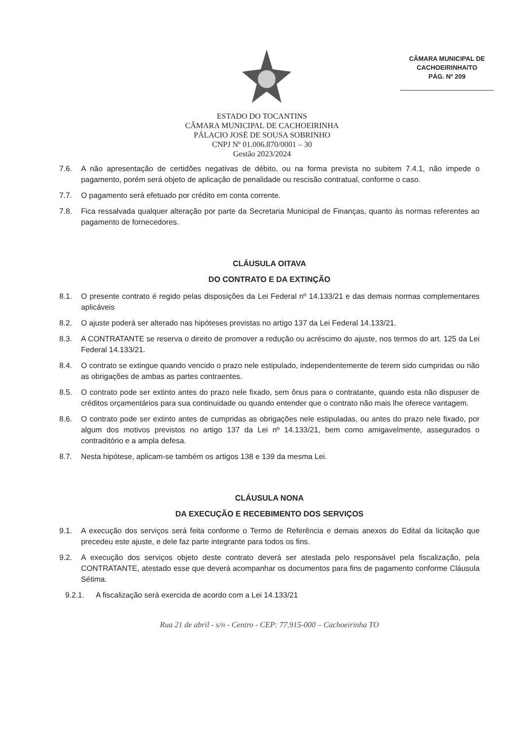CÂMARA MUNICIPAL DE
CACHOEIRINHA/TO
PÁG. Nº 209
ESTADO DO TOCANTINS
CÂMARA MUNICIPAL DE CACHOEIRINHA
PÁLACIO JOSÉ DE SOUSA SOBRINHO
CNPJ Nº 01.006.870/0001 – 30
Gestão 2023/2024
7.6. A não apresentação de certidões negativas de débito, ou na forma prevista no subitem 7.4.1, não impede o pagamento, porém será objeto de aplicação de penalidade ou rescisão contratual, conforme o caso.
7.7. O pagamento será efetuado por crédito em conta corrente.
7.8. Fica ressalvada qualquer alteração por parte da Secretaria Municipal de Finanças, quanto às normas referentes ao pagamento de fornecedores.
CLÁUSULA OITAVA
DO CONTRATO E DA EXTINÇÃO
8.1. O presente contrato é regido pelas disposições da Lei Federal nº 14.133/21 e das demais normas complementares aplicáveis
8.2. O ajuste poderá ser alterado nas hipóteses previstas no artigo 137 da Lei Federal 14.133/21.
8.3. A CONTRATANTE se reserva o direito de promover a redução ou acréscimo do ajuste, nos termos do art. 125 da Lei Federal 14.133/21.
8.4. O contrato se extingue quando vencido o prazo nele estipulado, independentemente de terem sido cumpridas ou não as obrigações de ambas as partes contraentes.
8.5. O contrato pode ser extinto antes do prazo nele fixado, sem ônus para o contratante, quando esta não dispuser de créditos orçamentários para sua continuidade ou quando entender que o contrato não mais lhe oferece vantagem.
8.6. O contrato pode ser extinto antes de cumpridas as obrigações nele estipuladas, ou antes do prazo nele fixado, por algum dos motivos previstos no artigo 137 da Lei nº 14.133/21, bem como amigavelmente, assegurados o contraditório e a ampla defesa.
8.7. Nesta hipótese, aplicam-se também os artigos 138 e 139 da mesma Lei.
CLÁUSULA NONA
DA EXECUÇÃO E RECEBIMENTO DOS SERVIÇOS
9.1. A execução dos serviços será feita conforme o Termo de Referência e demais anexos do Edital da licitação que precedeu este ajuste, e dele faz parte integrante para todos os fins.
9.2. A execução dos serviços objeto deste contrato deverá ser atestada pelo responsável pela fiscalização, pela CONTRATANTE, atestado esse que deverá acompanhar os documentos para fins de pagamento conforme Cláusula Sétima.
9.2.1. A fiscalização será exercida de acordo com a Lei 14.133/21
Rua 21 de abril - s/n - Centro - CEP: 77.915-000 – Cachoeirinha TO